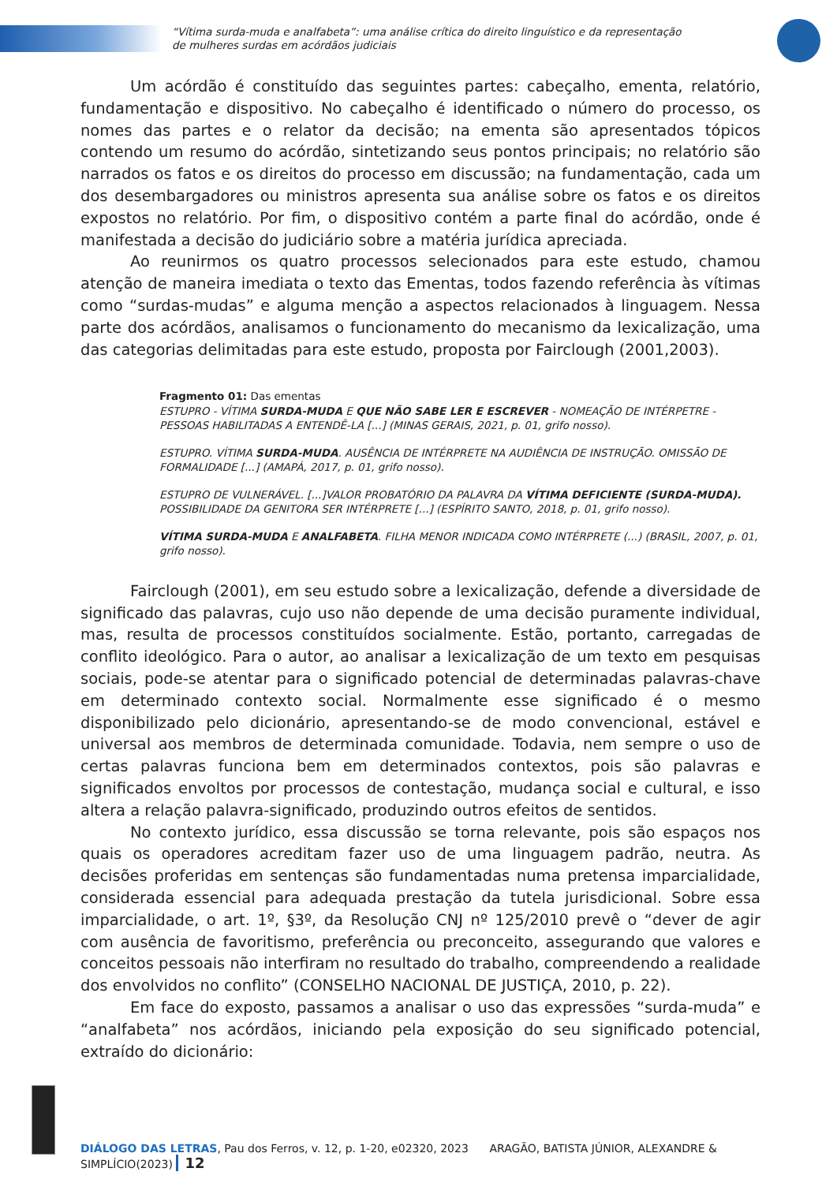“Vítima surda-muda e analfabeta”: uma análise crítica do direito linguístico e da representação
de mulheres surdas em acórdãos judiciais
Um acórdão é constituído das seguintes partes: cabeçalho, ementa, relatório, fundamentação e dispositivo. No cabeçalho é identificado o número do processo, os nomes das partes e o relator da decisão; na ementa são apresentados tópicos contendo um resumo do acórdão, sintetizando seus pontos principais; no relatório são narrados os fatos e os direitos do processo em discussão; na fundamentação, cada um dos desembargadores ou ministros apresenta sua análise sobre os fatos e os direitos expostos no relatório. Por fim, o dispositivo contém a parte final do acórdão, onde é manifestada a decisão do judiciário sobre a matéria jurídica apreciada.
Ao reunirmos os quatro processos selecionados para este estudo, chamou atenção de maneira imediata o texto das Ementas, todos fazendo referência às vítimas como “surdas-mudas” e alguma menção a aspectos relacionados à linguagem. Nessa parte dos acórdãos, analisamos o funcionamento do mecanismo da lexicalização, uma das categorias delimitadas para este estudo, proposta por Fairclough (2001,2003).
Fragmento 01: Das ementas
ESTUPRO - VÍTIMA SURDA-MUDA E QUE NÃO SABE LER E ESCREVER - NOMEAÇÃO DE INTÉRPETRE - PESSOAS HABILITADAS A ENTENDÊ-LA [...] (MINAS GERAIS, 2021, p. 01, grifo nosso).
ESTUPRO. VÍTIMA SURDA-MUDA. AUSÊNCIA DE INTÉRPRETE NA AUDIÊNCIA DE INSTRUÇÃO. OMISSÃO DE FORMALIDADE [...] (AMAPÁ, 2017, p. 01, grifo nosso).
ESTUPRO DE VULNERÁVEL. [...]VALOR PROBATÓRIO DA PALAVRA DA VÍTIMA DEFICIENTE (SURDA-MUDA). POSSIBILIDADE DA GENITORA SER INTÉRPRETE [...] (ESPÍRITO SANTO, 2018, p. 01, grifo nosso).
VÍTIMA SURDA-MUDA E ANALFABETA. FILHA MENOR INDICADA COMO INTÉRPRETE (...) (BRASIL, 2007, p. 01, grifo nosso).
Fairclough (2001), em seu estudo sobre a lexicalização, defende a diversidade de significado das palavras, cujo uso não depende de uma decisão puramente individual, mas, resulta de processos constituídos socialmente. Estão, portanto, carregadas de conflito ideológico. Para o autor, ao analisar a lexicalização de um texto em pesquisas sociais, pode-se atentar para o significado potencial de determinadas palavras-chave em determinado contexto social. Normalmente esse significado é o mesmo disponibilizado pelo dicionário, apresentando-se de modo convencional, estável e universal aos membros de determinada comunidade. Todavia, nem sempre o uso de certas palavras funciona bem em determinados contextos, pois são palavras e significados envoltos por processos de contestação, mudança social e cultural, e isso altera a relação palavra-significado, produzindo outros efeitos de sentidos.
No contexto jurídico, essa discussão se torna relevante, pois são espaços nos quais os operadores acreditam fazer uso de uma linguagem padrão, neutra. As decisões proferidas em sentenças são fundamentadas numa pretensa imparcialidade, considerada essencial para adequada prestação da tutela jurisdicional. Sobre essa imparcialidade, o art. 1º, §3º, da Resolução CNJ nº 125/2010 prevê o “dever de agir com ausência de favoritismo, preferência ou preconceito, assegurando que valores e conceitos pessoais não interfiram no resultado do trabalho, compreendendo a realidade dos envolvidos no conflito” (CONSELHO NACIONAL DE JUSTIÇA, 2010, p. 22).
Em face do exposto, passamos a analisar o uso das expressões “surda-muda” e “analfabeta” nos acórdãos, iniciando pela exposição do seu significado potencial, extraído do dicionário:
DIÁLOGO DAS LETRAS, Pau dos Ferros, v. 12, p. 1-20, e02320, 2023 ARAGÃO, BATISTA JÚNIOR, ALEXANDRE & SIMPLÍCIO(2023) 12